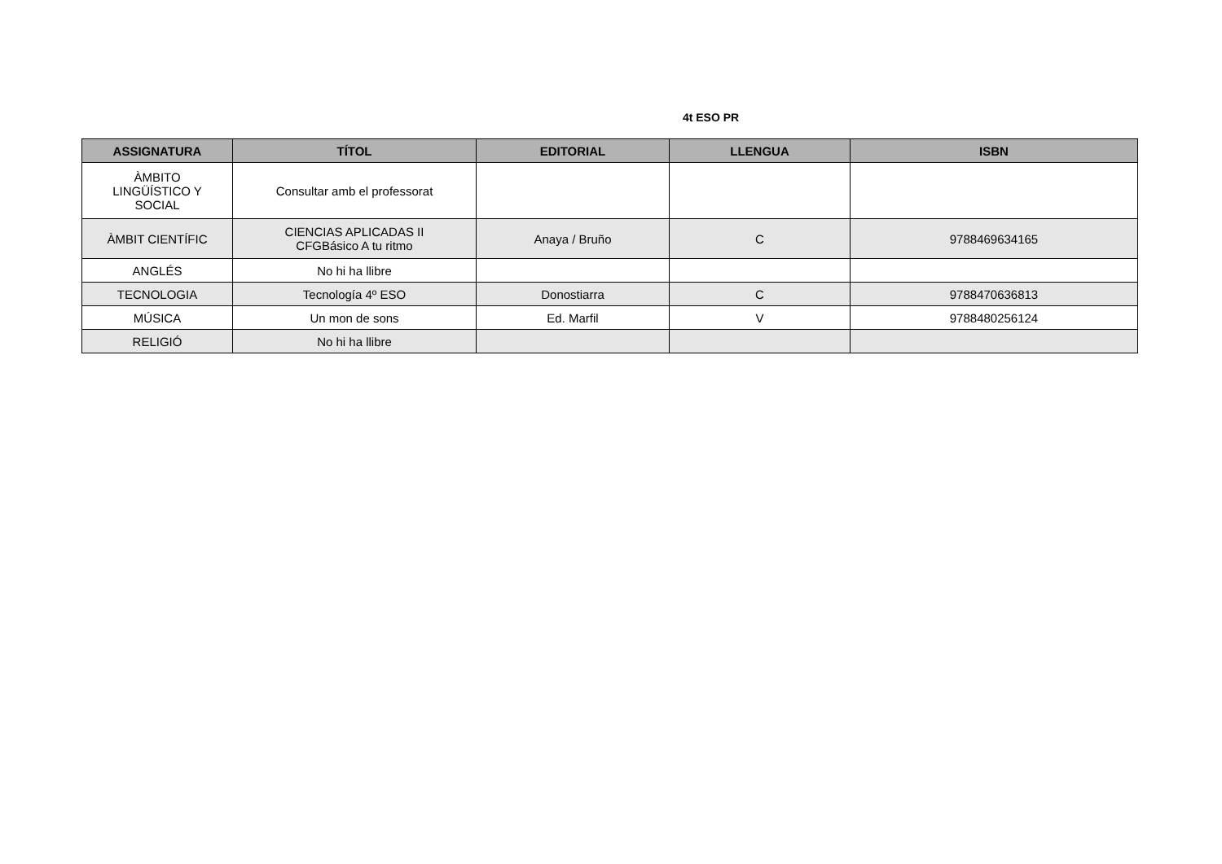4t ESO PR
| ASSIGNATURA | TÍTOL | EDITORIAL | LLENGUA | ISBN |
| --- | --- | --- | --- | --- |
| ÀMBITO LINGÜÍSTICO Y SOCIAL | Consultar amb el professorat | | | |
| ÀMBIT CIENTÍFIC | CIENCIAS APLICADAS II CFGBásico A tu ritmo | Anaya / Bruño | C | 9788469634165 |
| ANGLÉS | No hi ha llibre | | | |
| TECNOLOGIA | Tecnología 4º ESO | Donostiarra | C | 9788470636813 |
| MÚSICA | Un mon de sons | Ed. Marfil | V | 9788480256124 |
| RELIGIÓ | No hi ha llibre | | | |